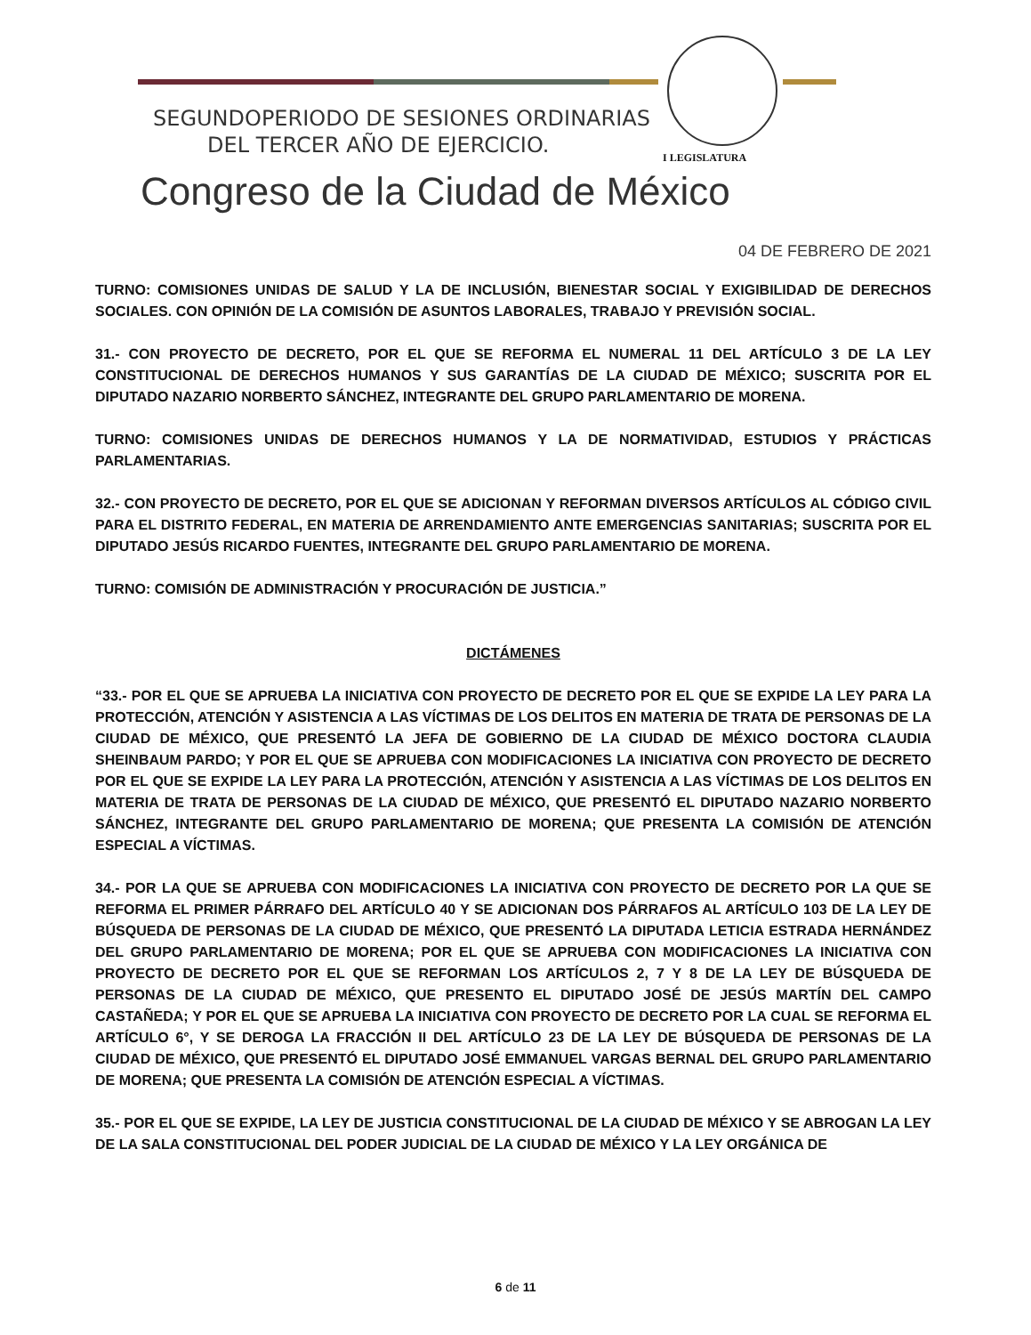SEGUNDOPERIODO DE SESIONES ORDINARIAS
DEL TERCER AÑO DE EJERCICIO.
I LEGISLATURA
Congreso de la Ciudad de México
04 DE FEBRERO DE 2021
TURNO: COMISIONES UNIDAS DE SALUD Y LA DE INCLUSIÓN, BIENESTAR SOCIAL Y EXIGIBILIDAD DE DERECHOS SOCIALES. CON OPINIÓN DE LA COMISIÓN DE ASUNTOS LABORALES, TRABAJO Y PREVISIÓN SOCIAL.
31.- CON PROYECTO DE DECRETO, POR EL QUE SE REFORMA EL NUMERAL 11 DEL ARTÍCULO 3 DE LA LEY CONSTITUCIONAL DE DERECHOS HUMANOS Y SUS GARANTÍAS DE LA CIUDAD DE MÉXICO; SUSCRITA POR EL DIPUTADO NAZARIO NORBERTO SÁNCHEZ, INTEGRANTE DEL GRUPO PARLAMENTARIO DE MORENA.
TURNO: COMISIONES UNIDAS DE DERECHOS HUMANOS Y LA DE NORMATIVIDAD, ESTUDIOS Y PRÁCTICAS PARLAMENTARIAS.
32.- CON PROYECTO DE DECRETO, POR EL QUE SE ADICIONAN Y REFORMAN DIVERSOS ARTÍCULOS AL CÓDIGO CIVIL PARA EL DISTRITO FEDERAL, EN MATERIA DE ARRENDAMIENTO ANTE EMERGENCIAS SANITARIAS; SUSCRITA POR EL DIPUTADO JESÚS RICARDO FUENTES, INTEGRANTE DEL GRUPO PARLAMENTARIO DE MORENA.
TURNO: COMISIÓN DE ADMINISTRACIÓN Y PROCURACIÓN DE JUSTICIA.”
DICTÁMENES
“33.- POR EL QUE SE APRUEBA LA INICIATIVA CON PROYECTO DE DECRETO POR EL QUE SE EXPIDE LA LEY PARA LA PROTECCIÓN, ATENCIÓN Y ASISTENCIA A LAS VÍCTIMAS DE LOS DELITOS EN MATERIA DE TRATA DE PERSONAS DE LA CIUDAD DE MÉXICO, QUE PRESENTÓ LA JEFA DE GOBIERNO DE LA CIUDAD DE MÉXICO DOCTORA CLAUDIA SHEINBAUM PARDO; Y POR EL QUE SE APRUEBA CON MODIFICACIONES LA INICIATIVA CON PROYECTO DE DECRETO POR EL QUE SE EXPIDE LA LEY PARA LA PROTECCIÓN, ATENCIÓN Y ASISTENCIA A LAS VÍCTIMAS DE LOS DELITOS EN MATERIA DE TRATA DE PERSONAS DE LA CIUDAD DE MÉXICO, QUE PRESENTÓ EL DIPUTADO NAZARIO NORBERTO SÁNCHEZ, INTEGRANTE DEL GRUPO PARLAMENTARIO DE MORENA; QUE PRESENTA LA COMISIÓN DE ATENCIÓN ESPECIAL A VÍCTIMAS.
34.- POR LA QUE SE APRUEBA CON MODIFICACIONES LA INICIATIVA CON PROYECTO DE DECRETO POR LA QUE SE REFORMA EL PRIMER PÁRRAFO DEL ARTÍCULO 40 Y SE ADICIONAN DOS PÁRRAFOS AL ARTÍCULO 103 DE LA LEY DE BÚSQUEDA DE PERSONAS DE LA CIUDAD DE MÉXICO, QUE PRESENTÓ LA DIPUTADA LETICIA ESTRADA HERNÁNDEZ DEL GRUPO PARLAMENTARIO DE MORENA; POR EL QUE SE APRUEBA CON MODIFICACIONES LA INICIATIVA CON PROYECTO DE DECRETO POR EL QUE SE REFORMAN LOS ARTÍCULOS 2, 7 Y 8 DE LA LEY DE BÚSQUEDA DE PERSONAS DE LA CIUDAD DE MÉXICO, QUE PRESENTO EL DIPUTADO JOSÉ DE JESÚS MARTÍN DEL CAMPO CASTAÑEDA; Y POR EL QUE SE APRUEBA LA INICIATIVA CON PROYECTO DE DECRETO POR LA CUAL SE REFORMA EL ARTÍCULO 6°, Y SE DEROGA LA FRACCIÓN II DEL ARTÍCULO 23 DE LA LEY DE BÚSQUEDA DE PERSONAS DE LA CIUDAD DE MÉXICO, QUE PRESENTÓ EL DIPUTADO JOSÉ EMMANUEL VARGAS BERNAL DEL GRUPO PARLAMENTARIO DE MORENA; QUE PRESENTA LA COMISIÓN DE ATENCIÓN ESPECIAL A VÍCTIMAS.
35.- POR EL QUE SE EXPIDE, LA LEY DE JUSTICIA CONSTITUCIONAL DE LA CIUDAD DE MÉXICO Y SE ABROGAN LA LEY DE LA SALA CONSTITUCIONAL DEL PODER JUDICIAL DE LA CIUDAD DE MÉXICO Y LA LEY ORGÁNICA DE
6 de 11